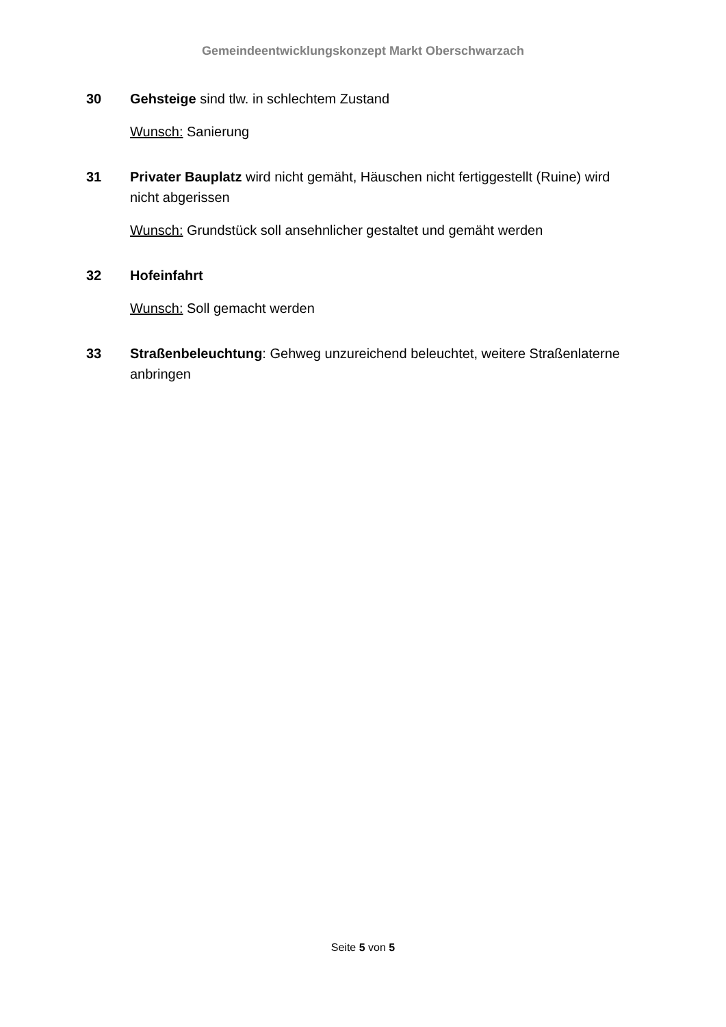Gemeindeentwicklungskonzept Markt Oberschwarzach
30 Gehsteige sind tlw. in schlechtem Zustand
Wunsch: Sanierung
31 Privater Bauplatz wird nicht gemäht, Häuschen nicht fertiggestellt (Ruine) wird nicht abgerissen
Wunsch: Grundstück soll ansehnlicher gestaltet und gemäht werden
32 Hofeinfahrt
Wunsch: Soll gemacht werden
33 Straßenbeleuchtung: Gehweg unzureichend beleuchtet, weitere Straßenlaterne anbringen
Seite 5 von 5